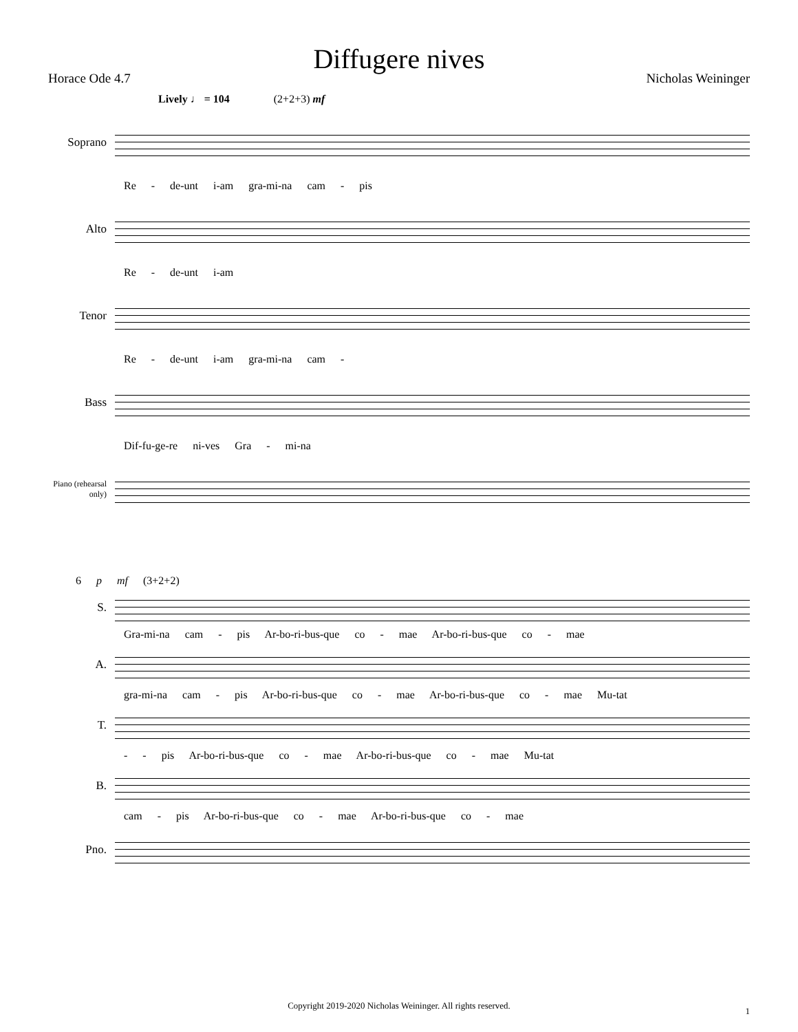Diffugere nives
Horace Ode 4.7 Nicholas Weininger
Lively ♩ = 104 (2+2+3) mf
Soprano
Re - de-unt i-am gra-mi-na cam - pis
Alto
Re - de-unt i-am
Tenor
Re - de-unt i-am gra-mi-na cam -
Bass
Dif-fu-ge-re ni-ves Gra - mi-na
Piano (rehearsal only)
6 p mf (3+2+2)
S.
Gra-mi-na cam - pis Ar-bo-ri-bus-que co - mae Ar-bo-ri-bus-que co - mae
A.
gra-mi-na cam - pis Ar-bo-ri-bus-que co - mae Ar-bo-ri-bus-que co - mae Mu-tat
T.
- - pis Ar-bo-ri-bus-que co - mae Ar-bo-ri-bus-que co - mae Mu-tat
B.
cam - pis Ar-bo-ri-bus-que co - mae Ar-bo-ri-bus-que co - mae
Pno.
Copyright 2019-2020 Nicholas Weininger. All rights reserved.
1